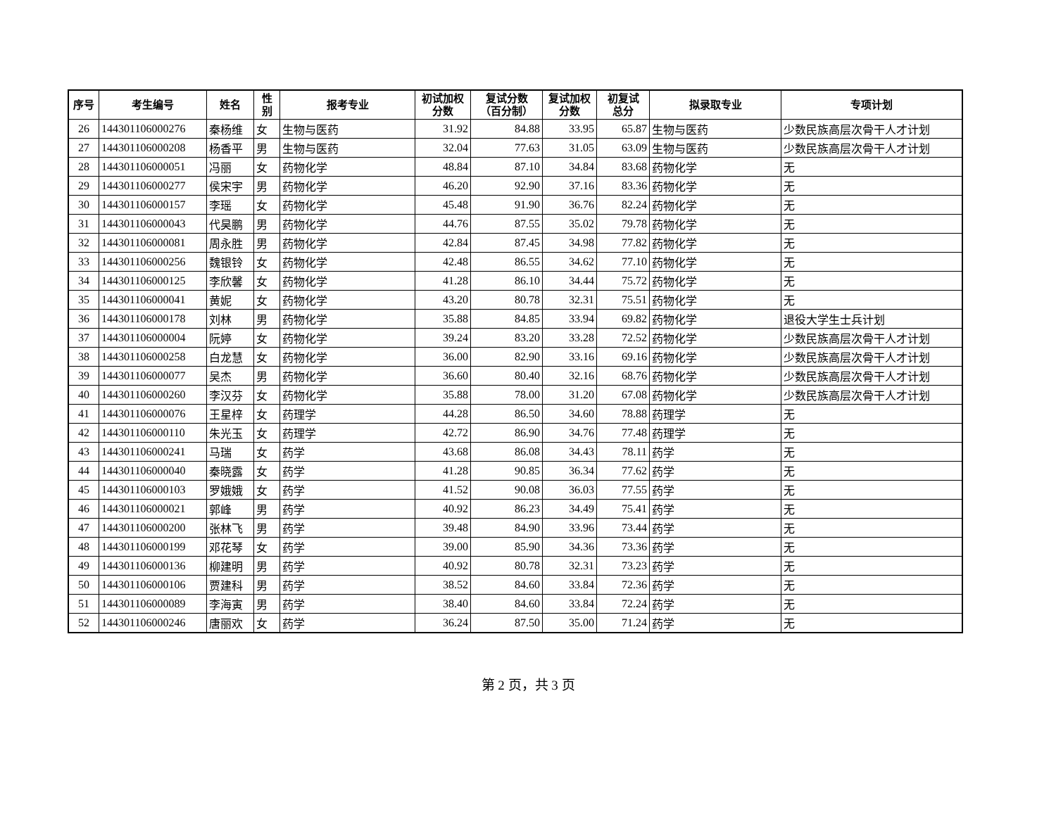| 序号 | 考生编号 | 姓名 | 性 别 | 报考专业 | 初试加权 分数 | 复试分数 （百分制） | 复试加权 分数 | 初复试 总分 | 拟录取专业 | 专项计划 |
| --- | --- | --- | --- | --- | --- | --- | --- | --- | --- | --- |
| 26 | 144301106000276 | 秦杨维 | 女 | 生物与医药 | 31.92 | 84.88 | 33.95 | 65.87 | 生物与医药 | 少数民族高层次骨干人才计划 |
| 27 | 144301106000208 | 杨香平 | 男 | 生物与医药 | 32.04 | 77.63 | 31.05 | 63.09 | 生物与医药 | 少数民族高层次骨干人才计划 |
| 28 | 144301106000051 | 冯丽 | 女 | 药物化学 | 48.84 | 87.10 | 34.84 | 83.68 | 药物化学 | 无 |
| 29 | 144301106000277 | 侯宋宇 | 男 | 药物化学 | 46.20 | 92.90 | 37.16 | 83.36 | 药物化学 | 无 |
| 30 | 144301106000157 | 李瑶 | 女 | 药物化学 | 45.48 | 91.90 | 36.76 | 82.24 | 药物化学 | 无 |
| 31 | 144301106000043 | 代昊鹏 | 男 | 药物化学 | 44.76 | 87.55 | 35.02 | 79.78 | 药物化学 | 无 |
| 32 | 144301106000081 | 周永胜 | 男 | 药物化学 | 42.84 | 87.45 | 34.98 | 77.82 | 药物化学 | 无 |
| 33 | 144301106000256 | 魏银铃 | 女 | 药物化学 | 42.48 | 86.55 | 34.62 | 77.10 | 药物化学 | 无 |
| 34 | 144301106000125 | 李欣馨 | 女 | 药物化学 | 41.28 | 86.10 | 34.44 | 75.72 | 药物化学 | 无 |
| 35 | 144301106000041 | 黄妮 | 女 | 药物化学 | 43.20 | 80.78 | 32.31 | 75.51 | 药物化学 | 无 |
| 36 | 144301106000178 | 刘林 | 男 | 药物化学 | 35.88 | 84.85 | 33.94 | 69.82 | 药物化学 | 退役大学生士兵计划 |
| 37 | 144301106000004 | 阮婷 | 女 | 药物化学 | 39.24 | 83.20 | 33.28 | 72.52 | 药物化学 | 少数民族高层次骨干人才计划 |
| 38 | 144301106000258 | 白龙慧 | 女 | 药物化学 | 36.00 | 82.90 | 33.16 | 69.16 | 药物化学 | 少数民族高层次骨干人才计划 |
| 39 | 144301106000077 | 吴杰 | 男 | 药物化学 | 36.60 | 80.40 | 32.16 | 68.76 | 药物化学 | 少数民族高层次骨干人才计划 |
| 40 | 144301106000260 | 李汉芬 | 女 | 药物化学 | 35.88 | 78.00 | 31.20 | 67.08 | 药物化学 | 少数民族高层次骨干人才计划 |
| 41 | 144301106000076 | 王星梓 | 女 | 药理学 | 44.28 | 86.50 | 34.60 | 78.88 | 药理学 | 无 |
| 42 | 144301106000110 | 朱光玉 | 女 | 药理学 | 42.72 | 86.90 | 34.76 | 77.48 | 药理学 | 无 |
| 43 | 144301106000241 | 马瑞 | 女 | 药学 | 43.68 | 86.08 | 34.43 | 78.11 | 药学 | 无 |
| 44 | 144301106000040 | 秦晓露 | 女 | 药学 | 41.28 | 90.85 | 36.34 | 77.62 | 药学 | 无 |
| 45 | 144301106000103 | 罗娥娥 | 女 | 药学 | 41.52 | 90.08 | 36.03 | 77.55 | 药学 | 无 |
| 46 | 144301106000021 | 郭峰 | 男 | 药学 | 40.92 | 86.23 | 34.49 | 75.41 | 药学 | 无 |
| 47 | 144301106000200 | 张林飞 | 男 | 药学 | 39.48 | 84.90 | 33.96 | 73.44 | 药学 | 无 |
| 48 | 144301106000199 | 邓花琴 | 女 | 药学 | 39.00 | 85.90 | 34.36 | 73.36 | 药学 | 无 |
| 49 | 144301106000136 | 柳建明 | 男 | 药学 | 40.92 | 80.78 | 32.31 | 73.23 | 药学 | 无 |
| 50 | 144301106000106 | 贾建科 | 男 | 药学 | 38.52 | 84.60 | 33.84 | 72.36 | 药学 | 无 |
| 51 | 144301106000089 | 李海寅 | 男 | 药学 | 38.40 | 84.60 | 33.84 | 72.24 | 药学 | 无 |
| 52 | 144301106000246 | 唐丽欢 | 女 | 药学 | 36.24 | 87.50 | 35.00 | 71.24 | 药学 | 无 |
第 2 页，共 3 页